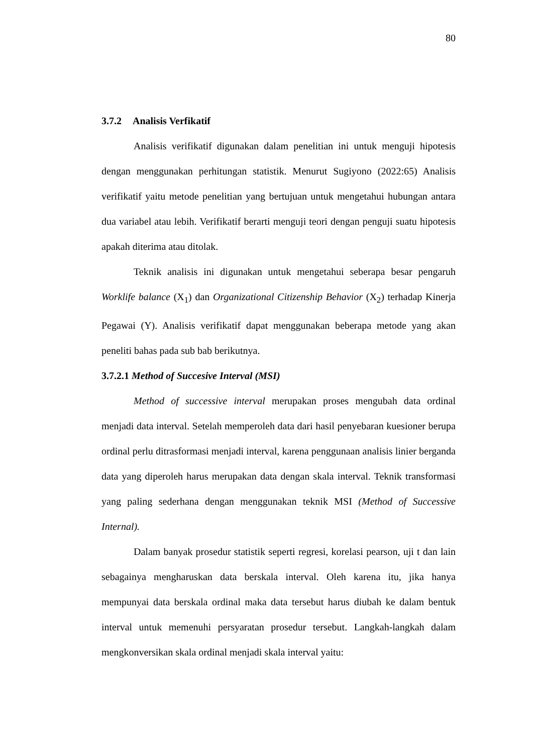80
3.7.2 Analisis Verfikatif
Analisis verifikatif digunakan dalam penelitian ini untuk menguji hipotesis dengan menggunakan perhitungan statistik. Menurut Sugiyono (2022:65) Analisis verifikatif yaitu metode penelitian yang bertujuan untuk mengetahui hubungan antara dua variabel atau lebih. Verifikatif berarti menguji teori dengan penguji suatu hipotesis apakah diterima atau ditolak.
Teknik analisis ini digunakan untuk mengetahui seberapa besar pengaruh Worklife balance (X<sub>1</sub>) dan Organizational Citizenship Behavior (X<sub>2</sub>) terhadap Kinerja Pegawai (Y). Analisis verifikatif dapat menggunakan beberapa metode yang akan peneliti bahas pada sub bab berikutnya.
3.7.2.1 Method of Succesive Interval (MSI)
Method of successive interval merupakan proses mengubah data ordinal menjadi data interval. Setelah memperoleh data dari hasil penyebaran kuesioner berupa ordinal perlu ditrasformasi menjadi interval, karena penggunaan analisis linier berganda data yang diperoleh harus merupakan data dengan skala interval. Teknik transformasi yang paling sederhana dengan menggunakan teknik MSI (Method of Successive Internal).
Dalam banyak prosedur statistik seperti regresi, korelasi pearson, uji t dan lain sebagainya mengharuskan data berskala interval. Oleh karena itu, jika hanya mempunyai data berskala ordinal maka data tersebut harus diubah ke dalam bentuk interval untuk memenuhi persyaratan prosedur tersebut. Langkah-langkah dalam mengkonversikan skala ordinal menjadi skala interval yaitu: